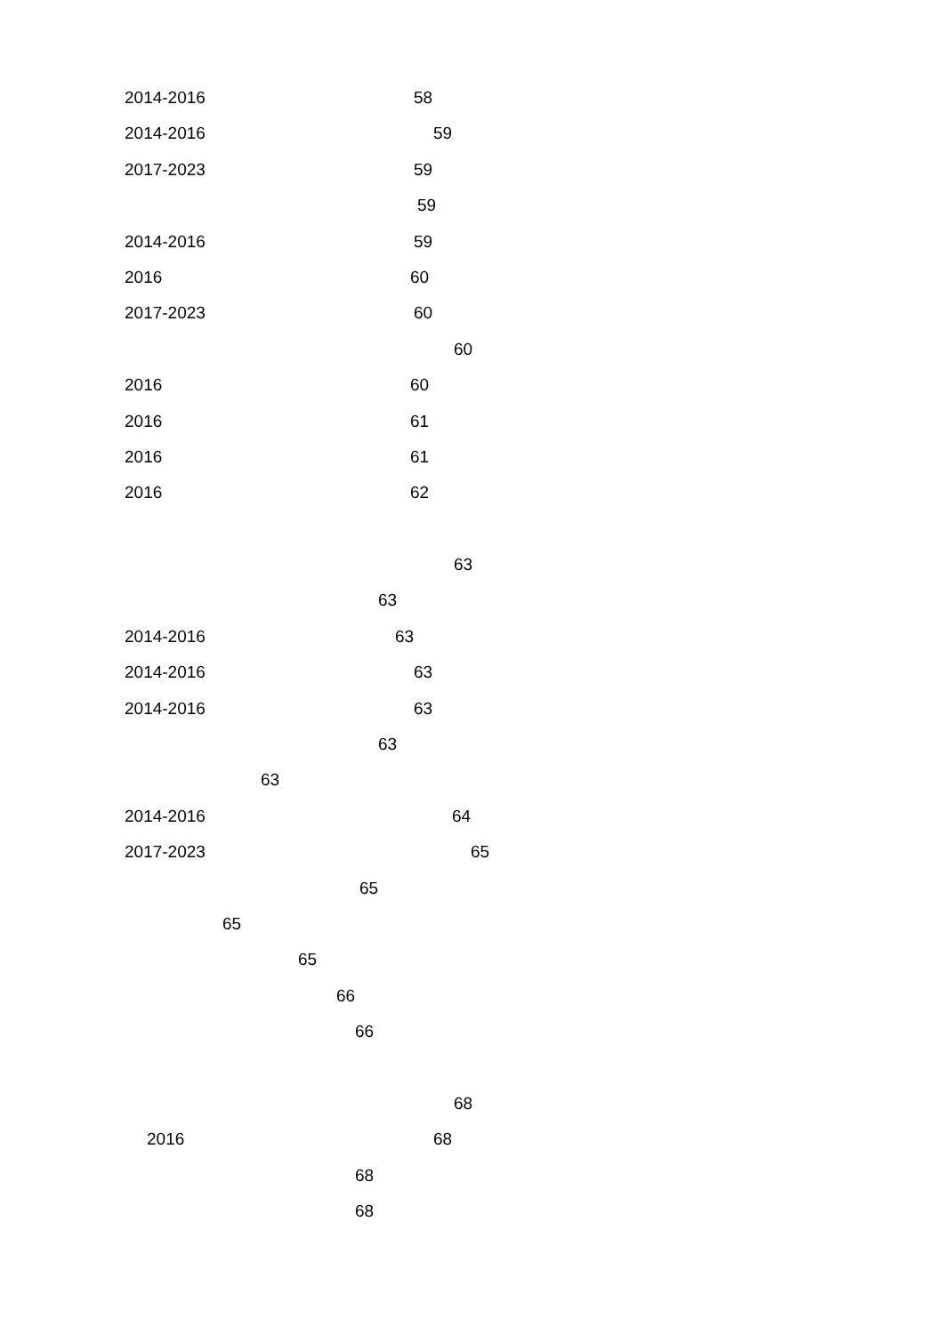2014-2016 58
2014-2016 59
2017-2023 59 59
2014-2016 59
2016 60
2017-2023 60 60
2016 60
2016 61
2016 61
2016 62 63
63
2014-2016 63
2014-2016 63
2014-2016 63
63
63
2014-2016 64
2017-2023 65
65
65 65 66 66 68
2016 68
68 68